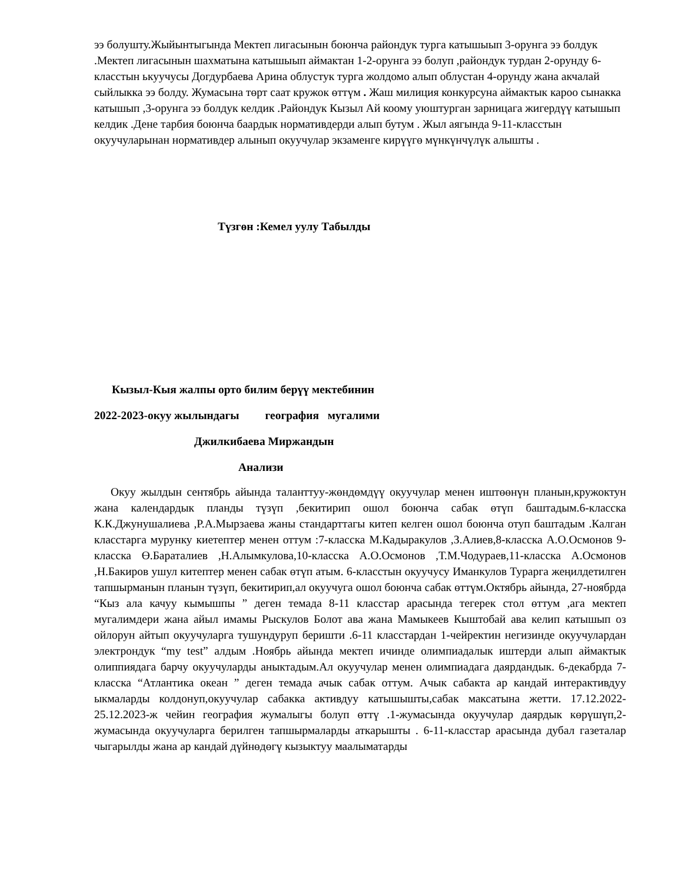ээ болушту.Жыйынтыгында Мектеп лигасынын боюнча райондук турга катышыып 3-орунга ээ болдук .Мектеп лигасынын шахматына катышыып аймактан 1-2-орунга ээ болуп ,райондук турдан 2-орунду 6-класстын ькуучусы Догдурбаева Арина облустук турга жолдомо алып облустан 4-орунду жана акчалай сыйлыкка ээ болду. Жумасына төрт саат кружок өттүм . Жаш милиция конкурсуна аймактык карoo сынакка катышып ,3-орунга ээ болдук келдик .Райондук Кызыл Ай коому уюштурган зарницага жигердүү катышып келдик .Дене тарбия боюнча баардык нормативдерди алып бутум . Жыл аягында 9-11-класстын окуучуларынан нормативдер алынып окуучулар экзаменге кирүүгө мүнкүнчүлүк алышты .
Түзгөн :Кемел уулу Табылды
Кызыл-Кыя жалпы орто билим берүү мектебинин
2022-2023-окуу жылындагы география мугалими
Джилкибаева Миржандын
Анализи
Окуу жылдын сентябрь айында таланттуу-жөндөмдүү окуучулар менен иштөөнүн планын,кружоктун жана календардык планды түзүп ,бекитирип ошол боюнча сабак өтүп баштадым.6-класска К.К.Джунушалиева ,Р.А.Мырзаева жаны стандарттагы китеп келген ошол боюнча отуп баштадым .Калган класстарга мурунку киетептер менен оттум :7-класска М.Кадыракулов ,З.Алиев,8-класска А.О.Осмонов 9-класска Ө.Бараталиев ,Н.Алымкулова,10-класска А.О.Осмонов ,Т.М.Чодураев,11-класска А.Осмонов ,Н.Бакиров ушул китептер менен сабак өтүп атым. 6-класстын окуучусу Иманкулов Турарга жеңилдетилген тапшырманын планын түзүп, бекитирип,ал окуучуга ошол боюнча сабак өттүм.Октябрь айында, 27-ноябрда “Кыз ала качуу кымышпы ” деген темада 8-11 класстар арасында тегерек стол өттум ,ага мектеп мугалимдери жана айыл имамы Рыскулов Болот ава жана Мамыкеев Кыштобай ава келип катышып оз ойлорун айтып окуучуларга тушундуруп беришти .6-11 класстардан 1-чейректин негизинде окуучулардан электрондук “my test” алдым .Ноябрь айында мектеп ичинде олимпиадалык иштерди алып аймактык олиппиядага барчу окуучуларды аныктадым.Ал окуучулар менен олимпиадага даярдандык. 6-декабрда 7-класска “Атлантика океан ” деген темада ачык сабак оттум. Ачык сабакта ар кандай интерактивдуу ыкмаларды колдонуп,окуучулар сабакка активдуу катышышты,сабак максатына жетти. 17.12.2022-25.12.2023-ж чейин география жумалыгы болуп өттү .1-жумасында окуучулар даярдык көрүшүп,2-жумасында окуучуларга берилген тапшырмаларды аткарышты . 6-11-класстар арасында дубал газеталар чыгарылды жана ар кандай дүйнөдөгү кызыктуу маалыматарды